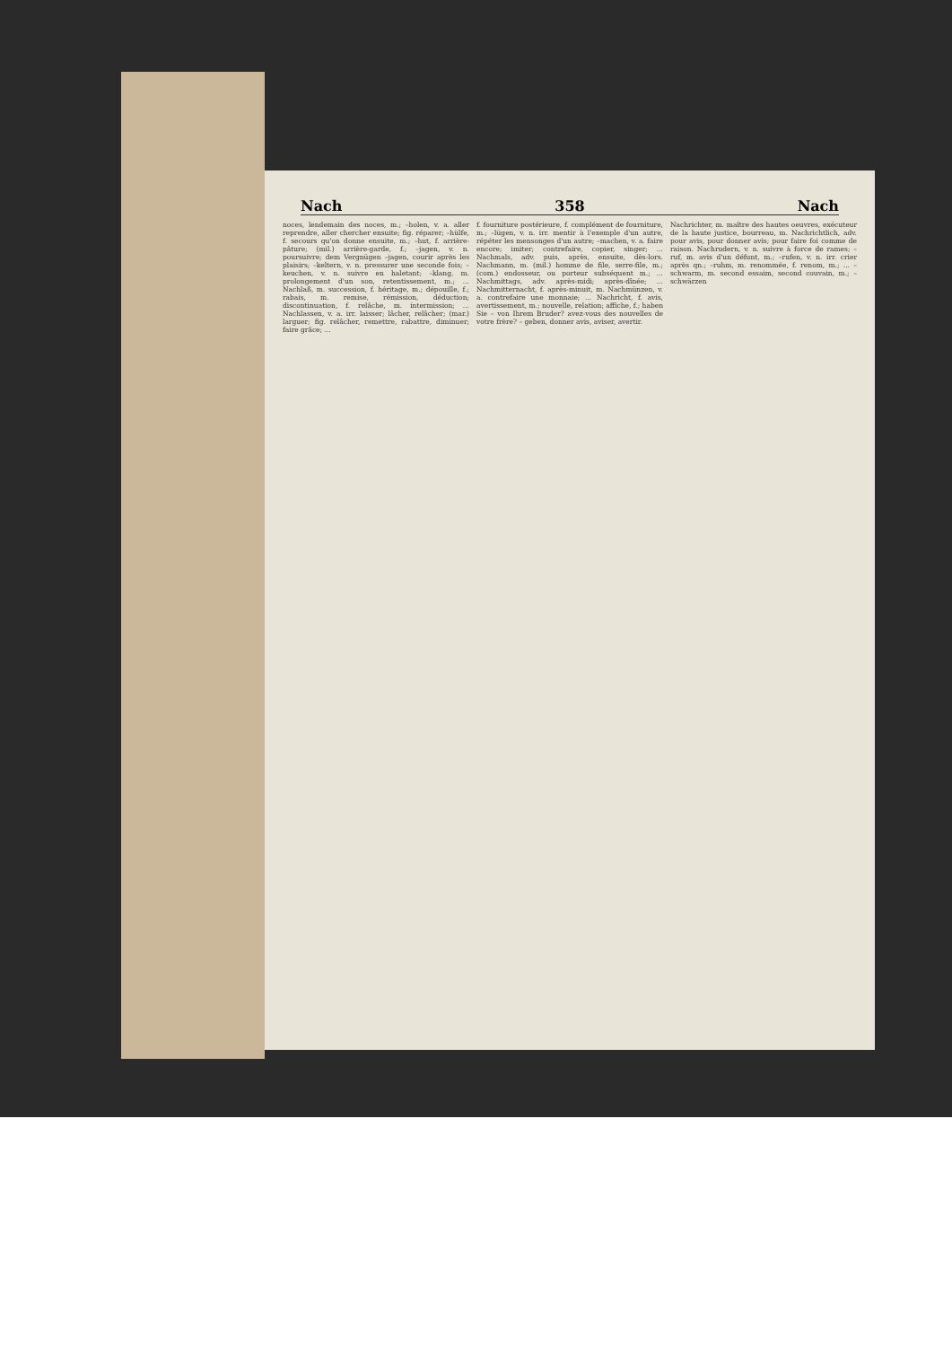Nach 358 Nach
noces, lendemain des noces, m.; –holen, v. a. aller reprendre, aller chercher ensuite; fig. réparer; –hülfe, f. secours qu'on donne ensuite, m.; –hut, f. arrière-pâture; (mil.) arrière-garde, f.; –jagen, v. n. poursuivre; dem Vergnügen –jagen, courir après les plaisirs; –keltern, v. n. pressurer une seconde fois; –keuchen, v. n. suivre en haletant; –klang, m. prolongement d'un son, retentissement, m.; ... Nachlaß, m. succession, f. héritage, m.; dépouille, f.; rabais, m. remise, rémission, déduction; discontinuation, f. relâche, m. intermission; ... Nachlassen, v. a. irr. laisser; lâcher, relâcher; (mar.) larguer; fig. relâcher, remettre, rabattre, diminuer; faire grâce; ...
f. fourniture postérieure, f. complément de fourniture, m.; –lügen, v. n. irr. mentir à l'exemple d'un autre, répéter les mensonges d'un autre; –machen, v. a. faire encore; imiter; contrefaire, copier, singer; ... Nachmals, adv. puis, après, ensuite, dès-lors. Nachmann, m. (mil.) homme de file, serre-file, m.; (com.) endosseur, ou porteur subséquent m.; ... Nachmittags, adv. après-midi; après-dînée; ... Nachmitternacht, f. après-minuit, m. Nachmünzen, v. a. contrefaire une monnaie; ... Nachricht, f. avis, avertissement, m.; nouvelle, relation; affiche, f.; haben Sie – von Ihrem Bruder? avez-vous des nouvelles de votre frère? – geben, donner avis, aviser, avertir.
Nachrichter, m. maître des hautes oeuvres, exécuteur de la haute justice, bourreau, m. Nachrichtlich, adv. pour avis, pour donner avis; pour faire foi comme de raison. Nachrudern, v. n. suivre à force de rames; –ruf, m. avis d'un défunt, m.; –rufen, v. n. irr. crier après qn.; –ruhm, m. renommée, f. renom, m.; ... –schwarm, m. second essaim, second couvain, m.; –schwärzen